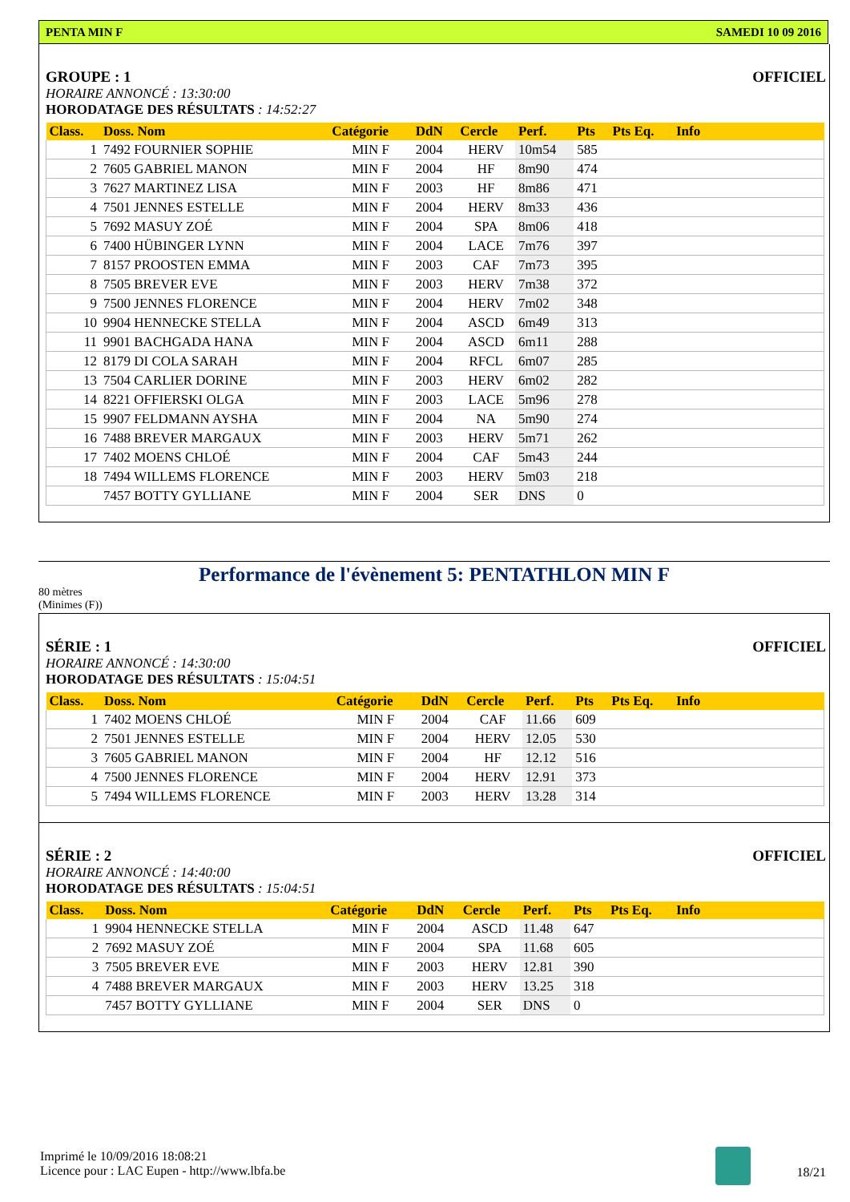PENTA MIN F SAMEDI 10 09 2016
GROUPE : 1 OFFICIEL
HORAIRE ANNONCÉ : 13:30:00
HORODATAGE DES RÉSULTATS : 14:52:27
| Class. | Doss. Nom | Catégorie | DdN | Cercle | Perf. | Pts | Pts Eq. | Info |
| --- | --- | --- | --- | --- | --- | --- | --- | --- |
| 1 | 7492 FOURNIER SOPHIE | MIN F | 2004 | HERV | 10m54 | 585 | | |
| 2 | 7605 GABRIEL MANON | MIN F | 2004 | HF | 8m90 | 474 | | |
| 3 | 7627 MARTINEZ LISA | MIN F | 2003 | HF | 8m86 | 471 | | |
| 4 | 7501 JENNES ESTELLE | MIN F | 2004 | HERV | 8m33 | 436 | | |
| 5 | 7692 MASUY ZOÉ | MIN F | 2004 | SPA | 8m06 | 418 | | |
| 6 | 7400 HÜBINGER LYNN | MIN F | 2004 | LACE | 7m76 | 397 | | |
| 7 | 8157 PROOSTEN EMMA | MIN F | 2003 | CAF | 7m73 | 395 | | |
| 8 | 7505 BREVER EVE | MIN F | 2003 | HERV | 7m38 | 372 | | |
| 9 | 7500 JENNES FLORENCE | MIN F | 2004 | HERV | 7m02 | 348 | | |
| 10 | 9904 HENNECKE STELLA | MIN F | 2004 | ASCD | 6m49 | 313 | | |
| 11 | 9901 BACHGADA HANA | MIN F | 2004 | ASCD | 6m11 | 288 | | |
| 12 | 8179 DI COLA SARAH | MIN F | 2004 | RFCL | 6m07 | 285 | | |
| 13 | 7504 CARLIER DORINE | MIN F | 2003 | HERV | 6m02 | 282 | | |
| 14 | 8221 OFFIERSKI OLGA | MIN F | 2003 | LACE | 5m96 | 278 | | |
| 15 | 9907 FELDMANN AYSHA | MIN F | 2004 | NA | 5m90 | 274 | | |
| 16 | 7488 BREVER MARGAUX | MIN F | 2003 | HERV | 5m71 | 262 | | |
| 17 | 7402 MOENS CHLOÉ | MIN F | 2004 | CAF | 5m43 | 244 | | |
| 18 | 7494 WILLEMS FLORENCE | MIN F | 2003 | HERV | 5m03 | 218 | | |
| | 7457 BOTTY GYLLIANE | MIN F | 2004 | SER | DNS | 0 | | |
Performance de l'évènement 5: PENTATHLON MIN F
80 mètres
(Minimes (F))
SÉRIE : 1 OFFICIEL
HORAIRE ANNONCÉ : 14:30:00
HORODATAGE DES RÉSULTATS : 15:04:51
| Class. | Doss. Nom | Catégorie | DdN | Cercle | Perf. | Pts | Pts Eq. | Info |
| --- | --- | --- | --- | --- | --- | --- | --- | --- |
| 1 | 7402 MOENS CHLOÉ | MIN F | 2004 | CAF | 11.66 | 609 | | |
| 2 | 7501 JENNES ESTELLE | MIN F | 2004 | HERV | 12.05 | 530 | | |
| 3 | 7605 GABRIEL MANON | MIN F | 2004 | HF | 12.12 | 516 | | |
| 4 | 7500 JENNES FLORENCE | MIN F | 2004 | HERV | 12.91 | 373 | | |
| 5 | 7494 WILLEMS FLORENCE | MIN F | 2003 | HERV | 13.28 | 314 | | |
SÉRIE : 2 OFFICIEL
HORAIRE ANNONCÉ : 14:40:00
HORODATAGE DES RÉSULTATS : 15:04:51
| Class. | Doss. Nom | Catégorie | DdN | Cercle | Perf. | Pts | Pts Eq. | Info |
| --- | --- | --- | --- | --- | --- | --- | --- | --- |
| 1 | 9904 HENNECKE STELLA | MIN F | 2004 | ASCD | 11.48 | 647 | | |
| 2 | 7692 MASUY ZOÉ | MIN F | 2004 | SPA | 11.68 | 605 | | |
| 3 | 7505 BREVER EVE | MIN F | 2003 | HERV | 12.81 | 390 | | |
| 4 | 7488 BREVER MARGAUX | MIN F | 2003 | HERV | 13.25 | 318 | | |
| | 7457 BOTTY GYLLIANE | MIN F | 2004 | SER | DNS | 0 | | |
Imprimé le 10/09/2016 18:08:21
Licence pour : LAC Eupen - http://www.lbfa.be
18/21